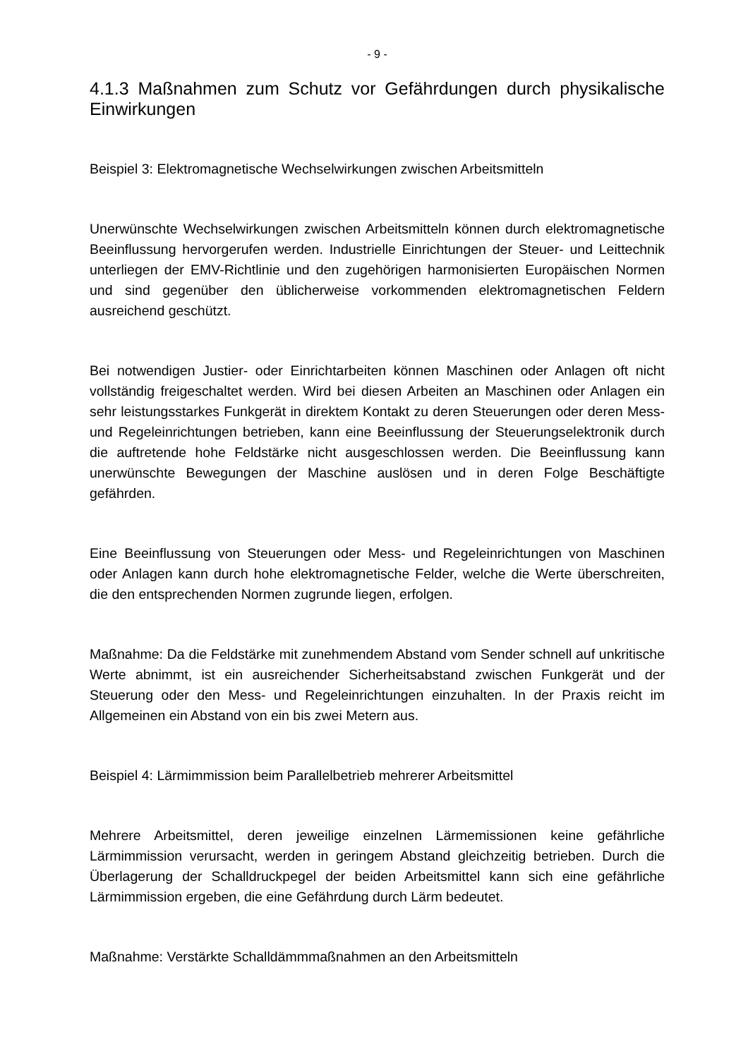- 9 -
4.1.3 Maßnahmen zum Schutz vor Gefährdungen durch physikalische Einwirkungen
Beispiel 3: Elektromagnetische Wechselwirkungen zwischen Arbeitsmitteln
Unerwünschte Wechselwirkungen zwischen Arbeitsmitteln können durch elektromagnetische Beeinflussung hervorgerufen werden. Industrielle Einrichtungen der Steuer- und Leittechnik unterliegen der EMV-Richtlinie und den zugehörigen harmonisierten Europäischen Normen und sind gegenüber den üblicherweise vorkommenden elektromagnetischen Feldern ausreichend geschützt.
Bei notwendigen Justier- oder Einrichtarbeiten können Maschinen oder Anlagen oft nicht vollständig freigeschaltet werden. Wird bei diesen Arbeiten an Maschinen oder Anlagen ein sehr leistungsstarkes Funkgerät in direktem Kontakt zu deren Steuerungen oder deren Mess- und Regeleinrichtungen betrieben, kann eine Beeinflussung der Steuerungselektronik durch die auftretende hohe Feldstärke nicht ausgeschlossen werden. Die Beeinflussung kann unerwünschte Bewegungen der Maschine auslösen und in deren Folge Beschäftigte gefährden.
Eine Beeinflussung von Steuerungen oder Mess- und Regeleinrichtungen von Maschinen oder Anlagen kann durch hohe elektromagnetische Felder, welche die Werte überschreiten, die den entsprechenden Normen zugrunde liegen, erfolgen.
Maßnahme: Da die Feldstärke mit zunehmendem Abstand vom Sender schnell auf unkritische Werte abnimmt, ist ein ausreichender Sicherheitsabstand zwischen Funkgerät und der Steuerung oder den Mess- und Regeleinrichtungen einzuhalten. In der Praxis reicht im Allgemeinen ein Abstand von ein bis zwei Metern aus.
Beispiel 4: Lärmimmission beim Parallelbetrieb mehrerer Arbeitsmittel
Mehrere Arbeitsmittel, deren jeweilige einzelnen Lärmemissionen keine gefährliche Lärmimmission verursacht, werden in geringem Abstand gleichzeitig betrieben. Durch die Überlagerung der Schalldruckpegel der beiden Arbeitsmittel kann sich eine gefährliche Lärmimmission ergeben, die eine Gefährdung durch Lärm bedeutet.
Maßnahme: Verstärkte Schalldämmmaßnahmen an den Arbeitsmitteln